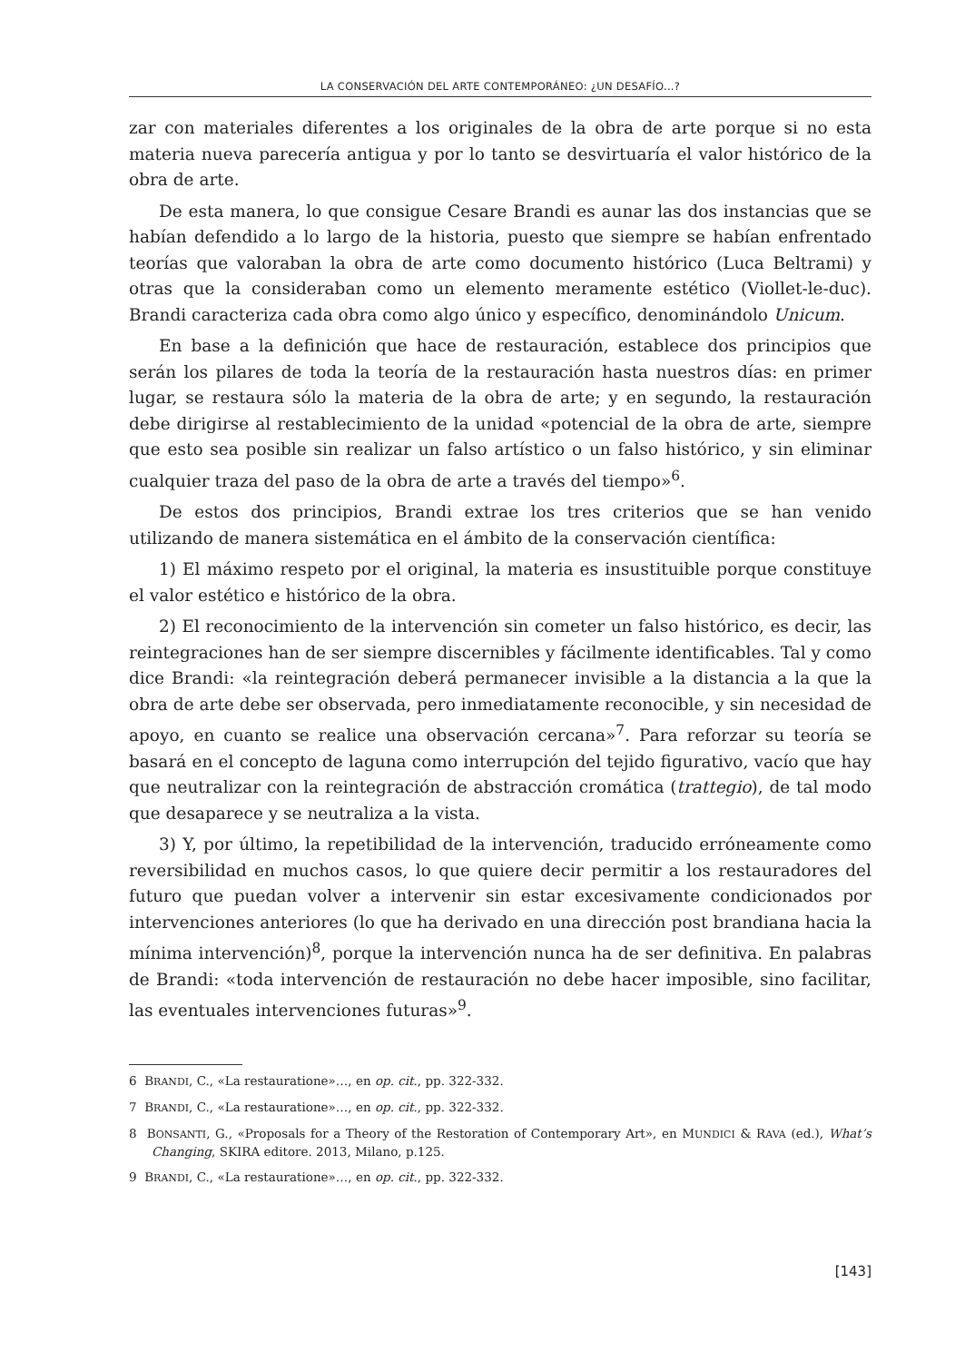LA CONSERVACIÓN DEL ARTE CONTEMPORÁNEO: ¿UN DESAFÍO...?
zar con materiales diferentes a los originales de la obra de arte porque si no esta materia nueva parecería antigua y por lo tanto se desvirtuaría el valor histórico de la obra de arte.
De esta manera, lo que consigue Cesare Brandi es aunar las dos instancias que se habían defendido a lo largo de la historia, puesto que siempre se habían enfrentado teorías que valoraban la obra de arte como documento histórico (Luca Beltrami) y otras que la consideraban como un elemento meramente estético (Viollet-le-duc). Brandi caracteriza cada obra como algo único y específico, denominándolo Unicum.
En base a la definición que hace de restauración, establece dos principios que serán los pilares de toda la teoría de la restauración hasta nuestros días: en primer lugar, se restaura sólo la materia de la obra de arte; y en segundo, la restauración debe dirigirse al restablecimiento de la unidad «potencial de la obra de arte, siempre que esto sea posible sin realizar un falso artístico o un falso histórico, y sin eliminar cualquier traza del paso de la obra de arte a través del tiempo»<sup>6</sup>.
De estos dos principios, Brandi extrae los tres criterios que se han venido utilizando de manera sistemática en el ámbito de la conservación científica:
1) El máximo respeto por el original, la materia es insustituible porque constituye el valor estético e histórico de la obra.
2) El reconocimiento de la intervención sin cometer un falso histórico, es decir, las reintegraciones han de ser siempre discernibles y fácilmente identificables. Tal y como dice Brandi: «la reintegración deberá permanecer invisible a la distancia a la que la obra de arte debe ser observada, pero inmediatamente reconocible, y sin necesidad de apoyo, en cuanto se realice una observación cercana»<sup>7</sup>. Para reforzar su teoría se basará en el concepto de laguna como interrupción del tejido figurativo, vacío que hay que neutralizar con la reintegración de abstracción cromática (trattegio), de tal modo que desaparece y se neutraliza a la vista.
3) Y, por último, la repetibilidad de la intervención, traducido erróneamente como reversibilidad en muchos casos, lo que quiere decir permitir a los restauradores del futuro que puedan volver a intervenir sin estar excesivamente condicionados por intervenciones anteriores (lo que ha derivado en una dirección post brandiana hacia la mínima intervención)<sup>8</sup>, porque la intervención nunca ha de ser definitiva. En palabras de Brandi: «toda intervención de restauración no debe hacer imposible, sino facilitar, las eventuales intervenciones futuras»<sup>9</sup>.
6 BRANDI, C., «La restauratione»…, en op. cit., pp. 322-332.
7 BRANDI, C., «La restauratione»…, en op. cit., pp. 322-332.
8 BONSANTI, G., «Proposals for a Theory of the Restoration of Contemporary Art», en MUNDICI & RAVA (ed.), What’s Changing, SKIRA editore. 2013, Milano, p.125.
9 BRANDI, C., «La restauratione»…, en op. cit., pp. 322-332.
[143]